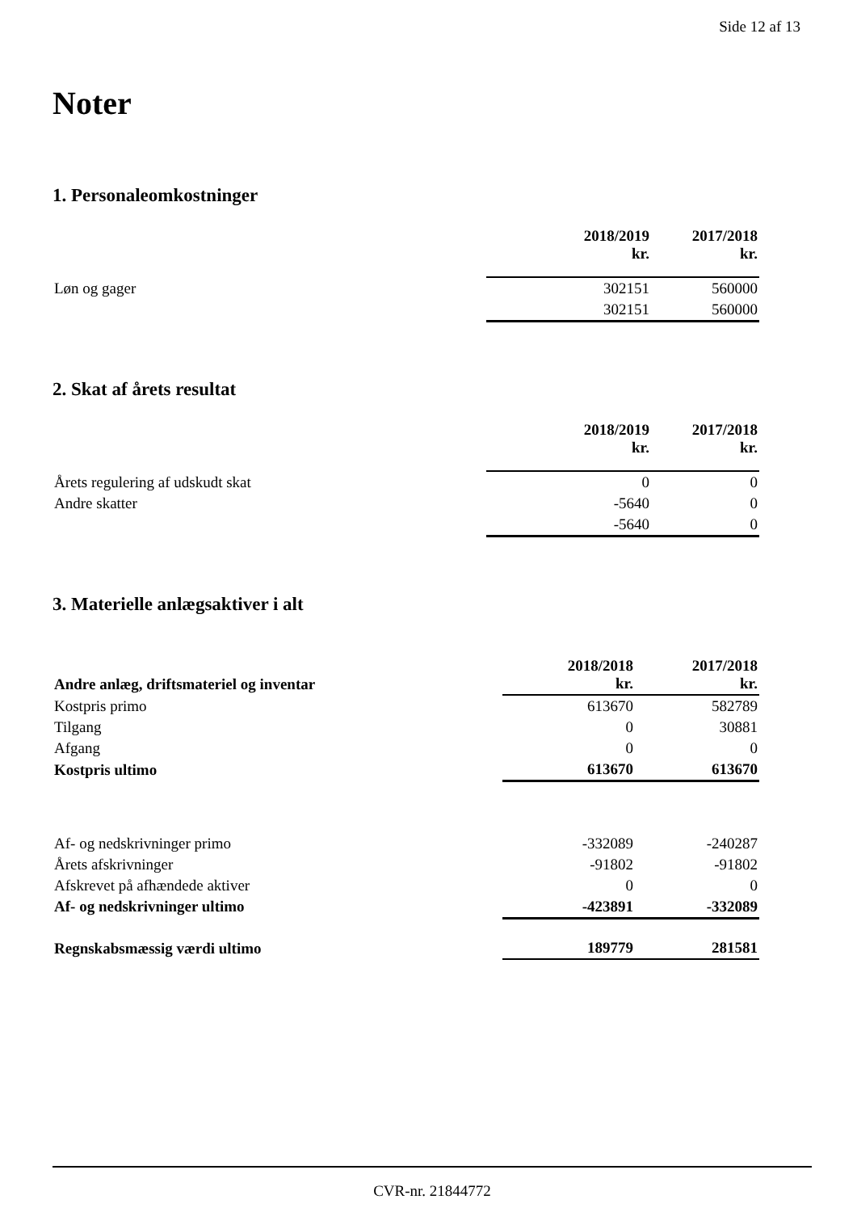Side 12 af 13
Noter
1. Personaleomkostninger
| | 2018/2019 kr. | 2017/2018 kr. |
| Løn og gager | 302151 | 560000 |
| | 302151 | 560000 |
2. Skat af årets resultat
| | 2018/2019 kr. | 2017/2018 kr. |
| Årets regulering af udskudt skat | 0 | 0 |
| Andre skatter | -5640 | 0 |
| | -5640 | 0 |
3. Materielle anlægsaktiver i alt
| Andre anlæg, driftsmateriel og inventar | 2018/2018 kr. | 2017/2018 kr. |
| Kostpris primo | 613670 | 582789 |
| Tilgang | 0 | 30881 |
| Afgang | 0 | 0 |
| Kostpris ultimo | 613670 | 613670 |
| Af- og nedskrivninger primo | -332089 | -240287 |
| Årets afskrivninger | -91802 | -91802 |
| Afskrevet på afhændede aktiver | 0 | 0 |
| Af- og nedskrivninger ultimo | -423891 | -332089 |
| Regnskabsmæssig værdi ultimo | 189779 | 281581 |
CVR-nr. 21844772